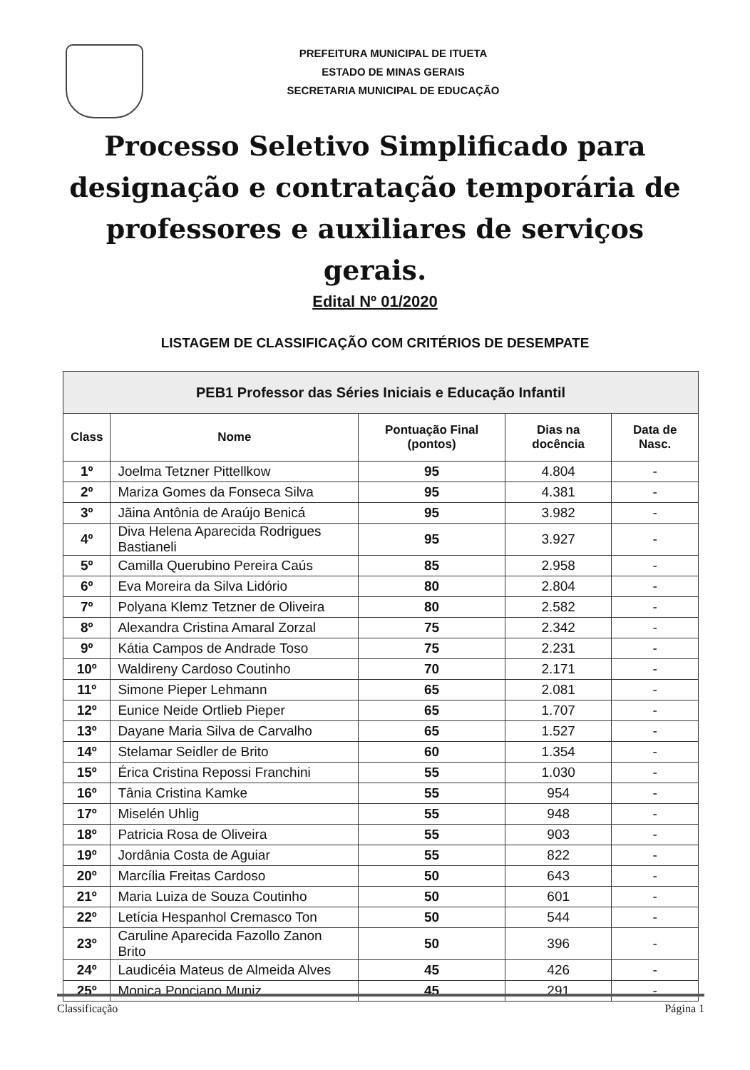PREFEITURA MUNICIPAL DE ITUETA
ESTADO DE MINAS GERAIS
SECRETARIA MUNICIPAL DE EDUCAÇÃO
Processo Seletivo Simplificado para designação e contratação temporária de professores e auxiliares de serviços gerais.
Edital Nº 01/2020
LISTAGEM DE CLASSIFICAÇÃO COM CRITÉRIOS DE DESEMPATE
| PEB1 Professor das Séries Iniciais e Educação Infantil | | | | |
| Class | Nome | Pontuação Final (pontos) | Dias na docência | Data de Nasc. |
| 1º | Joelma Tetzner Pittellkow | 95 | 4.804 | - |
| 2º | Mariza Gomes da Fonseca Silva | 95 | 4.381 | - |
| 3º | Jãina Antônia de Araújo Benicá | 95 | 3.982 | - |
| 4º | Diva Helena Aparecida Rodrigues Bastianeli | 95 | 3.927 | - |
| 5º | Camilla Querubino Pereira Caús | 85 | 2.958 | - |
| 6º | Eva Moreira da Silva Lidório | 80 | 2.804 | - |
| 7º | Polyana Klemz Tetzner de Oliveira | 80 | 2.582 | - |
| 8º | Alexandra Cristina Amaral Zorzal | 75 | 2.342 | - |
| 9º | Kátia Campos de Andrade Toso | 75 | 2.231 | - |
| 10º | Waldireny Cardoso Coutinho | 70 | 2.171 | - |
| 11º | Simone Pieper Lehmann | 65 | 2.081 | - |
| 12º | Eunice Neide Ortlieb Pieper | 65 | 1.707 | - |
| 13º | Dayane Maria Silva de Carvalho | 65 | 1.527 | - |
| 14º | Stelamar Seidler de Brito | 60 | 1.354 | - |
| 15º | Érica Cristina Repossi Franchini | 55 | 1.030 | - |
| 16º | Tânia Cristina Kamke | 55 | 954 | - |
| 17º | Miselén Uhlig | 55 | 948 | - |
| 18º | Patricia Rosa de Oliveira | 55 | 903 | - |
| 19º | Jordânia Costa de Aguiar | 55 | 822 | - |
| 20º | Marcília Freitas Cardoso | 50 | 643 | - |
| 21º | Maria Luiza de Souza Coutinho | 50 | 601 | - |
| 22º | Letícia Hespanhol Cremasco Ton | 50 | 544 | - |
| 23º | Caruline Aparecida Fazollo Zanon Brito | 50 | 396 | - |
| 24º | Laudicéia Mateus de Almeida Alves | 45 | 426 | - |
| 25º | Monica Ponciano Muniz | 45 | 291 | - |
Classificação Página 1